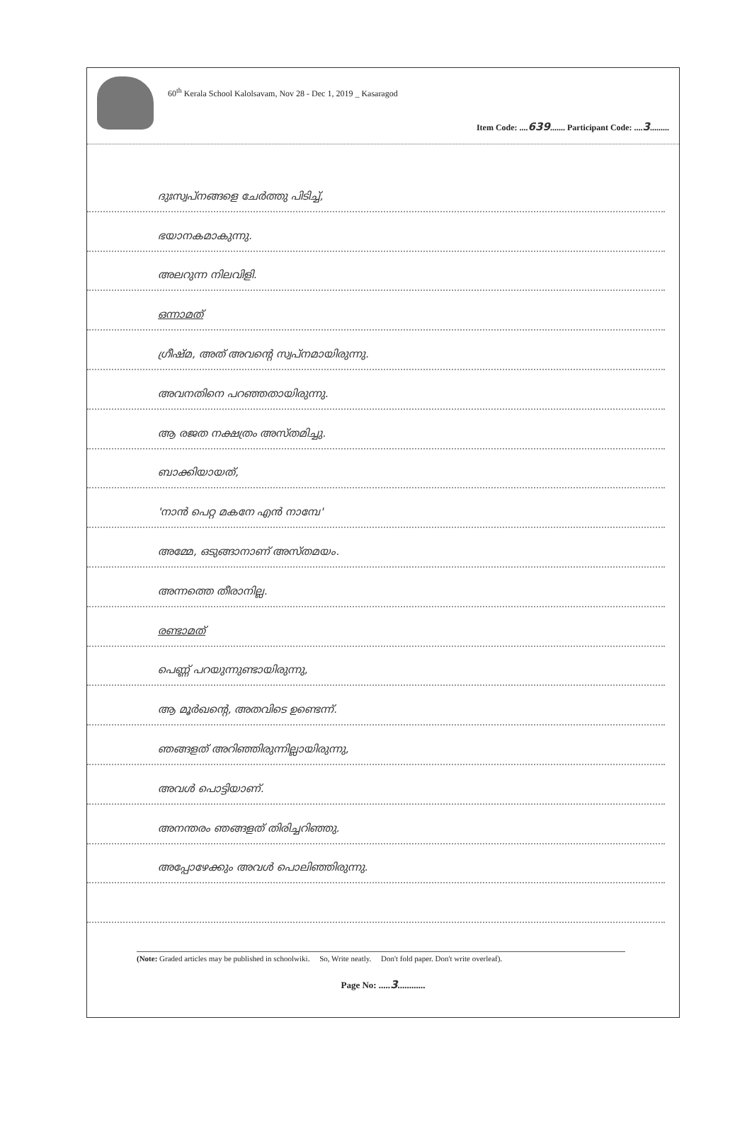60<sup>th</sup> Kerala School Kalolsavam, Nov 28 - Dec 1, 2019 _ Kasaragod
Item Code: ....639....... Participant Code: ....3.........
ദുഃസ്വപ്നങ്ങളെ ചേർത്തു പിടിച്ച്,
ഭയാനകമാകുന്നു.
അലറുന്ന നിലവിളി.
ഒന്നാമത്
ഗ്രീഷ്മ, അത് അവന്റെ സ്വപ്നമായിരുന്നു.
അവനതിനെ പറഞ്ഞതായിരുന്നു.
ആ രജത നക്ഷത്രം അസ്തമിച്ചു.
ബാക്കിയായത്,
'നാൻ പെറ്റ മകനേ എൻ നാമ്പേ'
അമ്മേ, ഒടുങ്ങാനാണ് അസ്തമയം.
അന്നത്തെ തീരാനില്ല.
രണ്ടാമത്
പെണ്ണ് പറയുന്നുണ്ടായിരുന്നു,
ആ മൂർഖന്റെ, അതവിടെ ഉണ്ടെന്ന്.
ഞങ്ങളത് അറിഞ്ഞിരുന്നില്ലായിരുന്നു,
അവൾ പൊട്ടിയാണ്.
അനന്തരം ഞങ്ങളത് തിരിച്ചറിഞ്ഞു.
അപ്പോഴേക്കും അവൾ പൊലിഞ്ഞിരുന്നു.
(Note: Graded articles may be published in schoolwiki. So, Write neatly. Don't fold paper. Don't write overleaf).
Page No: .....3............